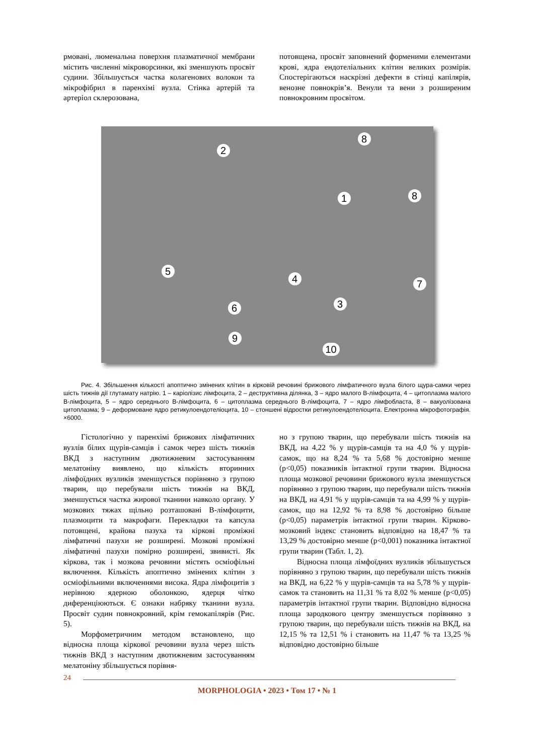рмовані, люменальна поверхня плазматичної мембрани містить численні мікроворсинки, які зменшують просвіт судини. Збільшується частка колагенових волокон та мікрофібрил в паренхімі вузла. Стінка артерій та артеріол склерозована,
потовщена, просвіт заповнений форменими елементами крові, ядра ендотеліальних клітин великих розмірів. Спостерігаються наскрізні дефекти в стінці капілярів, венозне повнокрів’я. Венули та вени з розширеним повнокровним просвітом.
2
8
1 8
5
4 7
3
6
9
10
Рис. 4. Збільшення кількості апоптично змінених клітин в кірковій речовині брижового лімфатичного вузла білого щура-самки через шість тижнів дії глутамату натрію. 1 – каріолізис лімфоцита, 2 – деструктивна ділянка, 3 – ядро малого В-лімфоцита, 4 – цитоплазма малого В-лімфоцита, 5 – ядро середнього В-лімфоцита, 6 – цитоплазма середнього В-лімфоцита, 7 – ядро лімфобласта, 8 – вакуолізована цитоплазма; 9 – деформоване ядро ретикулоендотеліоцита, 10 – стоншені відростки ретикулоендотеліоцита. Електронна мікрофотографія. ×6000.
Гістологічно у паренхімі брижових лімфатичних вузлів білих щурів-самців і самок через шість тижнів ВКД з наступним двотижневим застосуванням мелатоніну виявлено, що кількість вторинних лімфоїдних вузликів зменшується порівняно з групою тварин, що перебували шість тижнів на ВКД, зменшується частка жирової тканини навколо органу. У мозкових тяжах щільно розташовані В-лімфоцити, плазмоцити та макрофаги. Перекладки та капсула потовщені, крайова пазуха та кіркові проміжні лімфатичні пазухи не розширені. Мозкові проміжні лімфатичні пазухи помірно розширені, звивисті. Як кіркова, так і мозкова речовини містять осміофільні включення. Кількість апоптично змінених клітин з осміофільними включеннями висока. Ядра лімфоцитів з нерівною ядерною оболонкою, ядерця чітко диференціюються. Є ознаки набряку тканини вузла. Просвіт судин повнокровний, крім гемокапілярів (Рис. 5).
Морфометричним методом встановлено, що відносна площа кіркової речовини вузла через шість тижнів ВКД з наступним двотижневим застосуванням мелатоніну збільшується порівня-
но з групою тварин, що перебували шість тижнів на ВКД, на 4,22 % у щурів-самців та на 4,0 % у щурів-самок, що на 8,24 % та 5,68 % достовірно менше (p<0,05) показників інтактної групи тварин. Відносна площа мозкової речовини брижового вузла зменшується порівняно з групою тварин, що перебували шість тижнів на ВКД, на 4,91 % у щурів-самців та на 4,99 % у щурів-самок, що на 12,92 % та 8,98 % достовірно більше (p<0,05) параметрів інтактної групи тварин. Кірково-мозковий індекс становить відповідно на 18,47 % та 13,29 % достовірно менше (p<0,001) показника інтактної групи тварин (Табл. 1, 2).
Відносна площа лімфоїдних вузликів збільшується порівняно з групою тварин, що перебували шість тижнів на ВКД, на 6,22 % у щурів-самців та на 5,78 % у щурів-самок та становить на 11,31 % та 8,02 % менше (p<0,05) параметрів інтактної групи тварин. Відповідно відносна площа зародкового центру зменшується порівняно з групою тварин, що перебували шість тижнів на ВКД, на 12,15 % та 12,51 % і становить на 11,47 % та 13,25 % відповідно достовірно більше
24
MORPHOLOGIA • 2023 • Том 17 • № 1